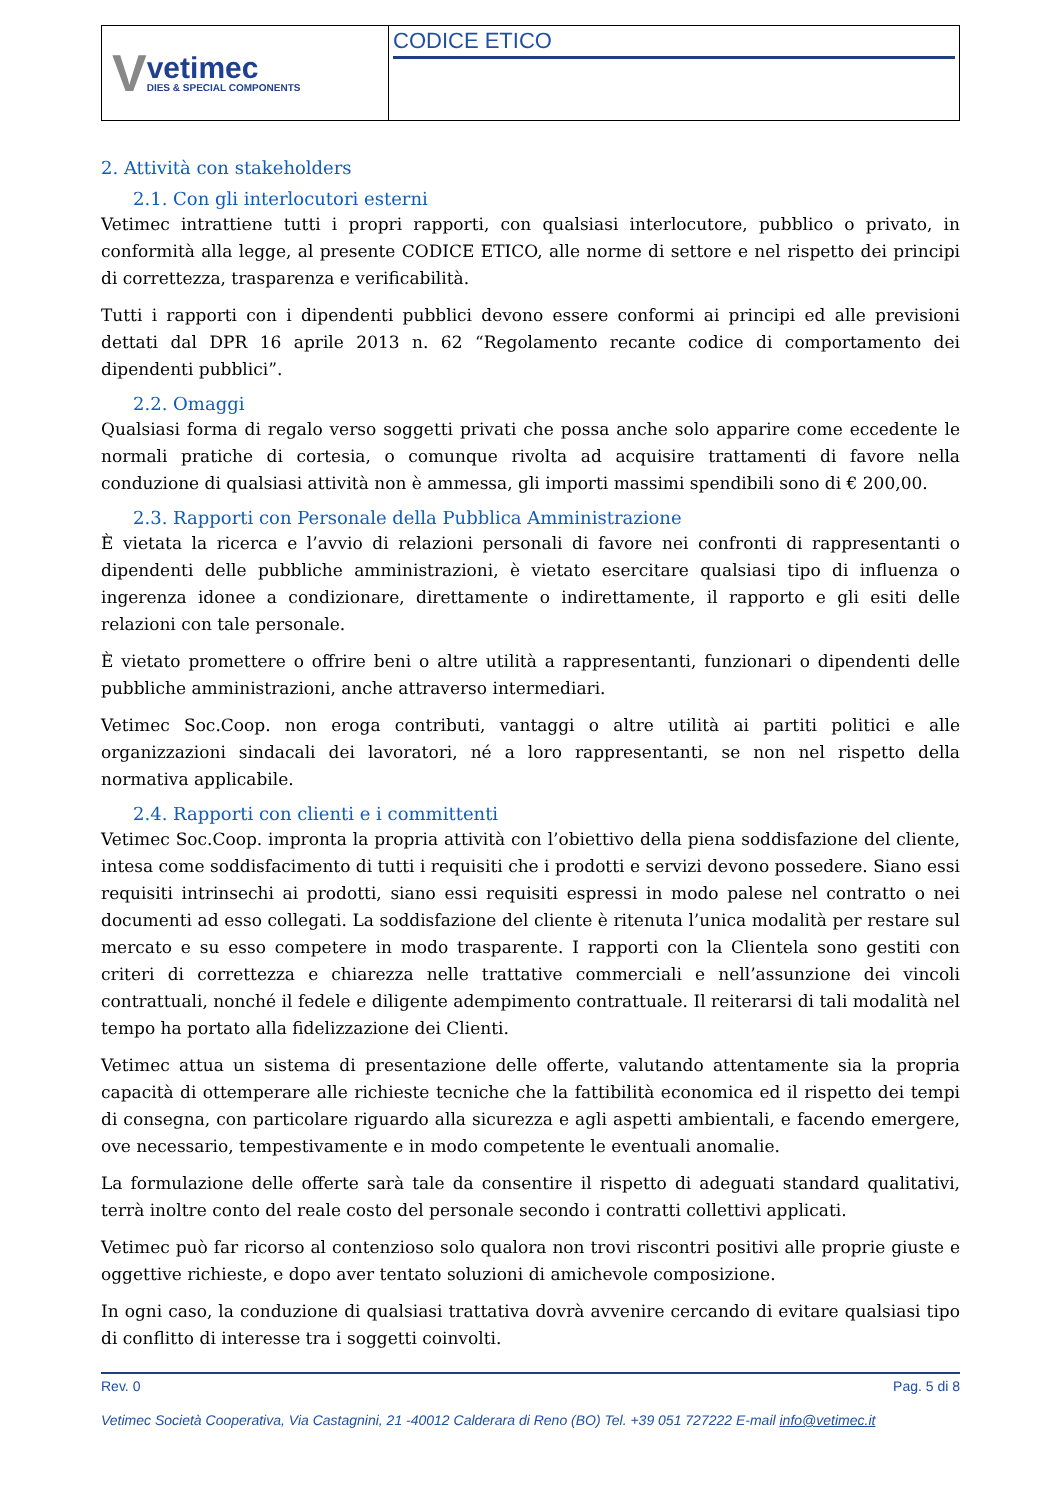V
vetimec
DIES & SPECIAL COMPONENTS
CODICE ETICO
2. Attività con stakeholders
2.1. Con gli interlocutori esterni
Vetimec intrattiene tutti i propri rapporti, con qualsiasi interlocutore, pubblico o privato, in conformità alla legge, al presente CODICE ETICO, alle norme di settore e nel rispetto dei principi di correttezza, trasparenza e verificabilità.
Tutti i rapporti con i dipendenti pubblici devono essere conformi ai principi ed alle previsioni dettati dal DPR 16 aprile 2013 n. 62 “Regolamento recante codice di comportamento dei dipendenti pubblici”.
2.2. Omaggi
Qualsiasi forma di regalo verso soggetti privati che possa anche solo apparire come eccedente le normali pratiche di cortesia, o comunque rivolta ad acquisire trattamenti di favore nella conduzione di qualsiasi attività non è ammessa, gli importi massimi spendibili sono di € 200,00.
2.3. Rapporti con Personale della Pubblica Amministrazione
È vietata la ricerca e l’avvio di relazioni personali di favore nei confronti di rappresentanti o dipendenti delle pubbliche amministrazioni, è vietato esercitare qualsiasi tipo di influenza o ingerenza idonee a condizionare, direttamente o indirettamente, il rapporto e gli esiti delle relazioni con tale personale.
È vietato promettere o offrire beni o altre utilità a rappresentanti, funzionari o dipendenti delle pubbliche amministrazioni, anche attraverso intermediari.
Vetimec Soc.Coop. non eroga contributi, vantaggi o altre utilità ai partiti politici e alle organizzazioni sindacali dei lavoratori, né a loro rappresentanti, se non nel rispetto della normativa applicabile.
2.4. Rapporti con clienti e i committenti
Vetimec Soc.Coop. impronta la propria attività con l’obiettivo della piena soddisfazione del cliente, intesa come soddisfacimento di tutti i requisiti che i prodotti e servizi devono possedere. Siano essi requisiti intrinsechi ai prodotti, siano essi requisiti espressi in modo palese nel contratto o nei documenti ad esso collegati. La soddisfazione del cliente è ritenuta l’unica modalità per restare sul mercato e su esso competere in modo trasparente. I rapporti con la Clientela sono gestiti con criteri di correttezza e chiarezza nelle trattative commerciali e nell’assunzione dei vincoli contrattuali, nonché il fedele e diligente adempimento contrattuale. Il reiterarsi di tali modalità nel tempo ha portato alla fidelizzazione dei Clienti.
Vetimec attua un sistema di presentazione delle offerte, valutando attentamente sia la propria capacità di ottemperare alle richieste tecniche che la fattibilità economica ed il rispetto dei tempi di consegna, con particolare riguardo alla sicurezza e agli aspetti ambientali, e facendo emergere, ove necessario, tempestivamente e in modo competente le eventuali anomalie.
La formulazione delle offerte sarà tale da consentire il rispetto di adeguati standard qualitativi, terrà inoltre conto del reale costo del personale secondo i contratti collettivi applicati.
Vetimec può far ricorso al contenzioso solo qualora non trovi riscontri positivi alle proprie giuste e oggettive richieste, e dopo aver tentato soluzioni di amichevole composizione.
In ogni caso, la conduzione di qualsiasi trattativa dovrà avvenire cercando di evitare qualsiasi tipo di conflitto di interesse tra i soggetti coinvolti.
Rev. 0 Pag. 5 di 8
Vetimec Società Cooperativa, Via Castagnini, 21 -40012 Calderara di Reno (BO) Tel. +39 051 727222 E-mail info@vetimec.it